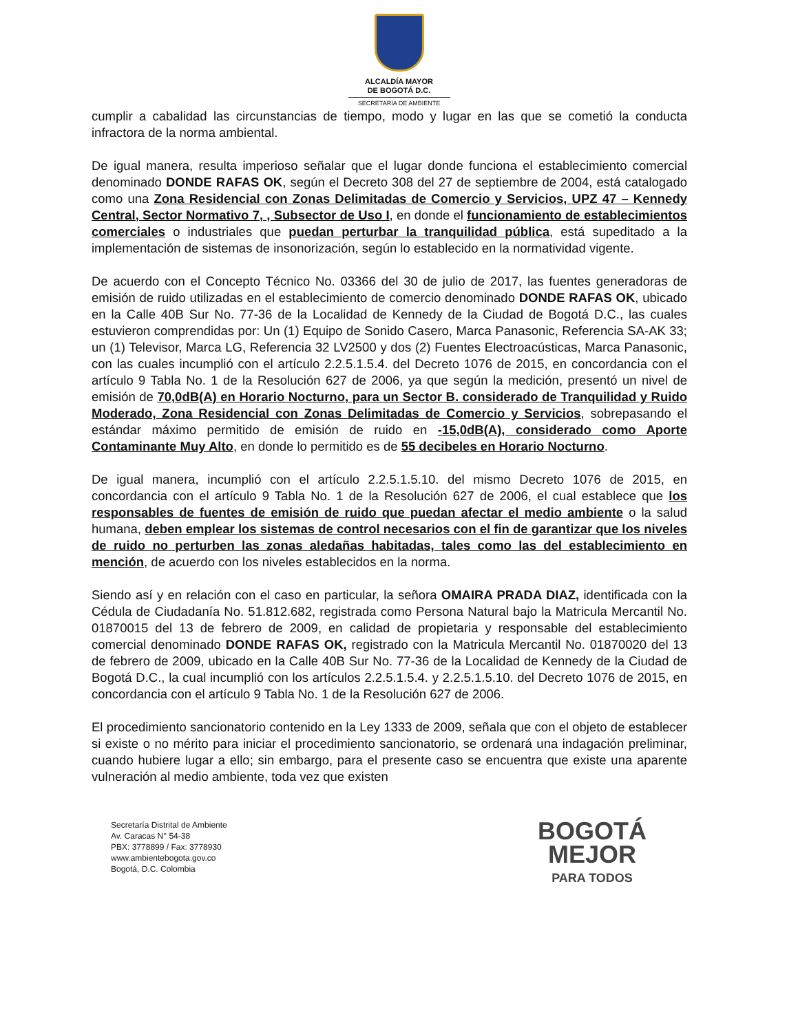ALCALDÍA MAYOR
DE BOGOTÁ D.C.
SECRETARÍA DE AMBIENTE
cumplir a cabalidad las circunstancias de tiempo, modo y lugar en las que se cometió la conducta infractora de la norma ambiental.
De igual manera, resulta imperioso señalar que el lugar donde funciona el establecimiento comercial denominado DONDE RAFAS OK, según el Decreto 308 del 27 de septiembre de 2004, está catalogado como una Zona Residencial con Zonas Delimitadas de Comercio y Servicios, UPZ 47 – Kennedy Central, Sector Normativo 7, , Subsector de Uso I, en donde el funcionamiento de establecimientos comerciales o industriales que puedan perturbar la tranquilidad pública, está supeditado a la implementación de sistemas de insonorización, según lo establecido en la normatividad vigente.
De acuerdo con el Concepto Técnico No. 03366 del 30 de julio de 2017, las fuentes generadoras de emisión de ruido utilizadas en el establecimiento de comercio denominado DONDE RAFAS OK, ubicado en la Calle 40B Sur No. 77-36 de la Localidad de Kennedy de la Ciudad de Bogotá D.C., las cuales estuvieron comprendidas por: Un (1) Equipo de Sonido Casero, Marca Panasonic, Referencia SA-AK 33; un (1) Televisor, Marca LG, Referencia 32 LV2500 y dos (2) Fuentes Electroacústicas, Marca Panasonic, con las cuales incumplió con el artículo 2.2.5.1.5.4. del Decreto 1076 de 2015, en concordancia con el artículo 9 Tabla No. 1 de la Resolución 627 de 2006, ya que según la medición, presentó un nivel de emisión de 70,0dB(A) en Horario Nocturno, para un Sector B. considerado de Tranquilidad y Ruido Moderado, Zona Residencial con Zonas Delimitadas de Comercio y Servicios, sobrepasando el estándar máximo permitido de emisión de ruido en -15,0dB(A), considerado como Aporte Contaminante Muy Alto, en donde lo permitido es de 55 decibeles en Horario Nocturno.
De igual manera, incumplió con el artículo 2.2.5.1.5.10. del mismo Decreto 1076 de 2015, en concordancia con el artículo 9 Tabla No. 1 de la Resolución 627 de 2006, el cual establece que los responsables de fuentes de emisión de ruido que puedan afectar el medio ambiente o la salud humana, deben emplear los sistemas de control necesarios con el fin de garantizar que los niveles de ruido no perturben las zonas aledañas habitadas, tales como las del establecimiento en mención, de acuerdo con los niveles establecidos en la norma.
Siendo así y en relación con el caso en particular, la señora OMAIRA PRADA DIAZ, identificada con la Cédula de Ciudadanía No. 51.812.682, registrada como Persona Natural bajo la Matricula Mercantil No. 01870015 del 13 de febrero de 2009, en calidad de propietaria y responsable del establecimiento comercial denominado DONDE RAFAS OK, registrado con la Matricula Mercantil No. 01870020 del 13 de febrero de 2009, ubicado en la Calle 40B Sur No. 77-36 de la Localidad de Kennedy de la Ciudad de Bogotá D.C., la cual incumplió con los artículos 2.2.5.1.5.4. y 2.2.5.1.5.10. del Decreto 1076 de 2015, en concordancia con el artículo 9 Tabla No. 1 de la Resolución 627 de 2006.
El procedimiento sancionatorio contenido en la Ley 1333 de 2009, señala que con el objeto de establecer si existe o no mérito para iniciar el procedimiento sancionatorio, se ordenará una indagación preliminar, cuando hubiere lugar a ello; sin embargo, para el presente caso se encuentra que existe una aparente vulneración al medio ambiente, toda vez que existen
Secretaría Distrital de Ambiente
Av. Caracas N° 54-38
PBX: 3778899 / Fax: 3778930
www.ambientebogota.gov.co
Bogotá, D.C. Colombia
BOGOTÁ
MEJOR
PARA TODOS